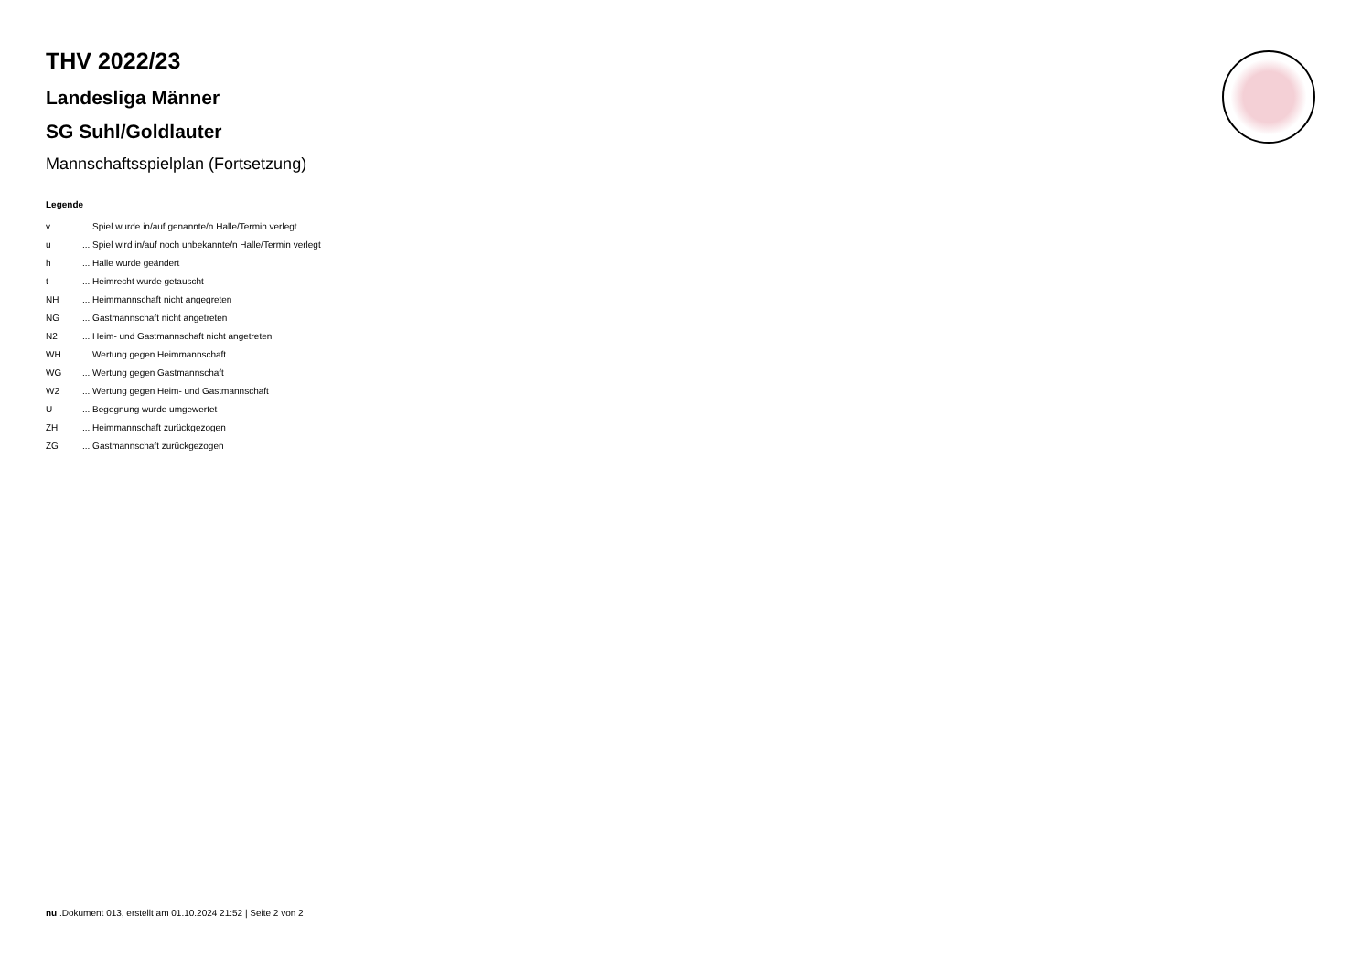THV 2022/23
Landesliga Männer
SG Suhl/Goldlauter
Mannschaftsspielplan (Fortsetzung)
Legende
v ... Spiel wurde in/auf genannte/n Halle/Termin verlegt
u ... Spiel wird in/auf noch unbekannte/n Halle/Termin verlegt
h ... Halle wurde geändert
t ... Heimrecht wurde getauscht
NH ... Heimmannschaft nicht angegreten
NG ... Gastmannschaft nicht angetreten
N2 ... Heim- und Gastmannschaft nicht angetreten
WH ... Wertung gegen Heimmannschaft
WG ... Wertung gegen Gastmannschaft
W2 ... Wertung gegen Heim- und Gastmannschaft
U ... Begegnung wurde umgewertet
ZH ... Heimmannschaft zurückgezogen
ZG ... Gastmannschaft zurückgezogen
nu .Dokument 013, erstellt am 01.10.2024 21:52 | Seite 2 von 2